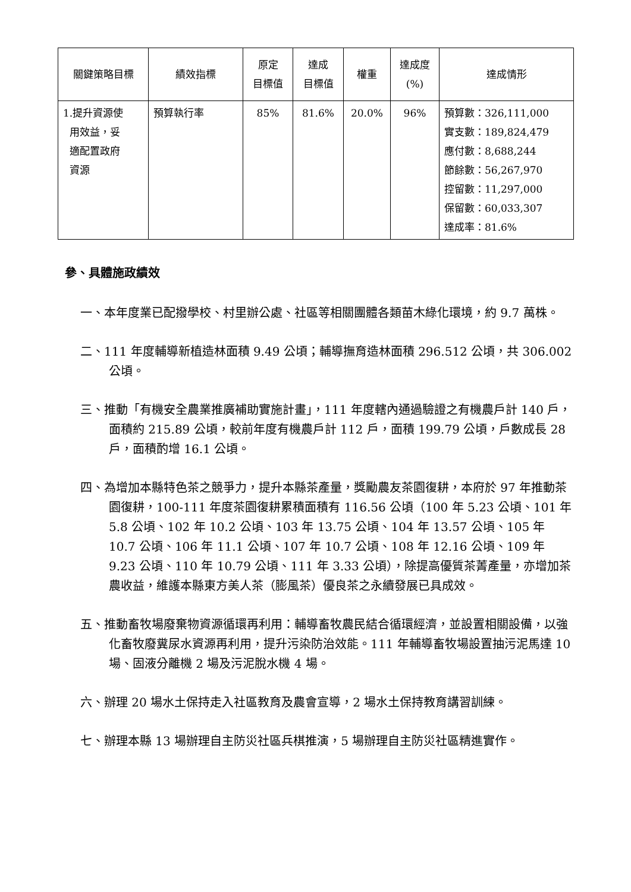| 關鍵策略目標 | 績效指標 | 原定 目標值 | 達成 目標值 | 權重 | 達成度 (%) | 達成情形 |
| --- | --- | --- | --- | --- | --- | --- |
| 1.提升資源使 用效益，妥 適配置政府 資源 | 預算執行率 | 85% | 81.6% | 20.0% | 96% | 預算數：326,111,000 實支數：189,824,479 應付數：8,688,244 節餘數：56,267,970 控留數：11,297,000 保留數：60,033,307 達成率：81.6% |
參、具體施政績效
一、本年度業已配撥學校、村里辦公處、社區等相關團體各類苗木綠化環境，約 9.7 萬株。
二、111 年度輔導新植造林面積 9.49 公頃；輔導撫育造林面積 296.512 公頃，共 306.002 公頃。
三、推動「有機安全農業推廣補助實施計畫」，111 年度轄內通過驗證之有機農戶計 140 戶，面積約 215.89 公頃，較前年度有機農戶計 112 戶，面積 199.79 公頃，戶數成長 28 戶，面積酌增 16.1 公頃。
四、為增加本縣特色茶之競爭力，提升本縣茶產量，獎勵農友茶園復耕，本府於 97 年推動茶園復耕，100-111 年度茶園復耕累積面積有 116.56 公頃（100 年 5.23 公頃、101 年 5.8 公頃、102 年 10.2 公頃、103 年 13.75 公頃、104 年 13.57 公頃、105 年 10.7 公頃、106 年 11.1 公頃、107 年 10.7 公頃、108 年 12.16 公頃、109 年 9.23 公頃、110 年 10.79 公頃、111 年 3.33 公頃），除提高優質茶菁產量，亦增加茶農收益，維護本縣東方美人茶（膨風茶）優良茶之永續發展已具成效。
五、推動畜牧場廢棄物資源循環再利用：輔導畜牧農民結合循環經濟，並設置相關設備，以強化畜牧廢糞尿水資源再利用，提升污染防治效能。111 年輔導畜牧場設置抽污泥馬達 10 場、固液分離機 2 場及污泥脫水機 4 場。
六、辦理 20 場水土保持走入社區教育及農會宣導，2 場水土保持教育講習訓練。
七、辦理本縣 13 場辦理自主防災社區兵棋推演，5 場辦理自主防災社區精進實作。